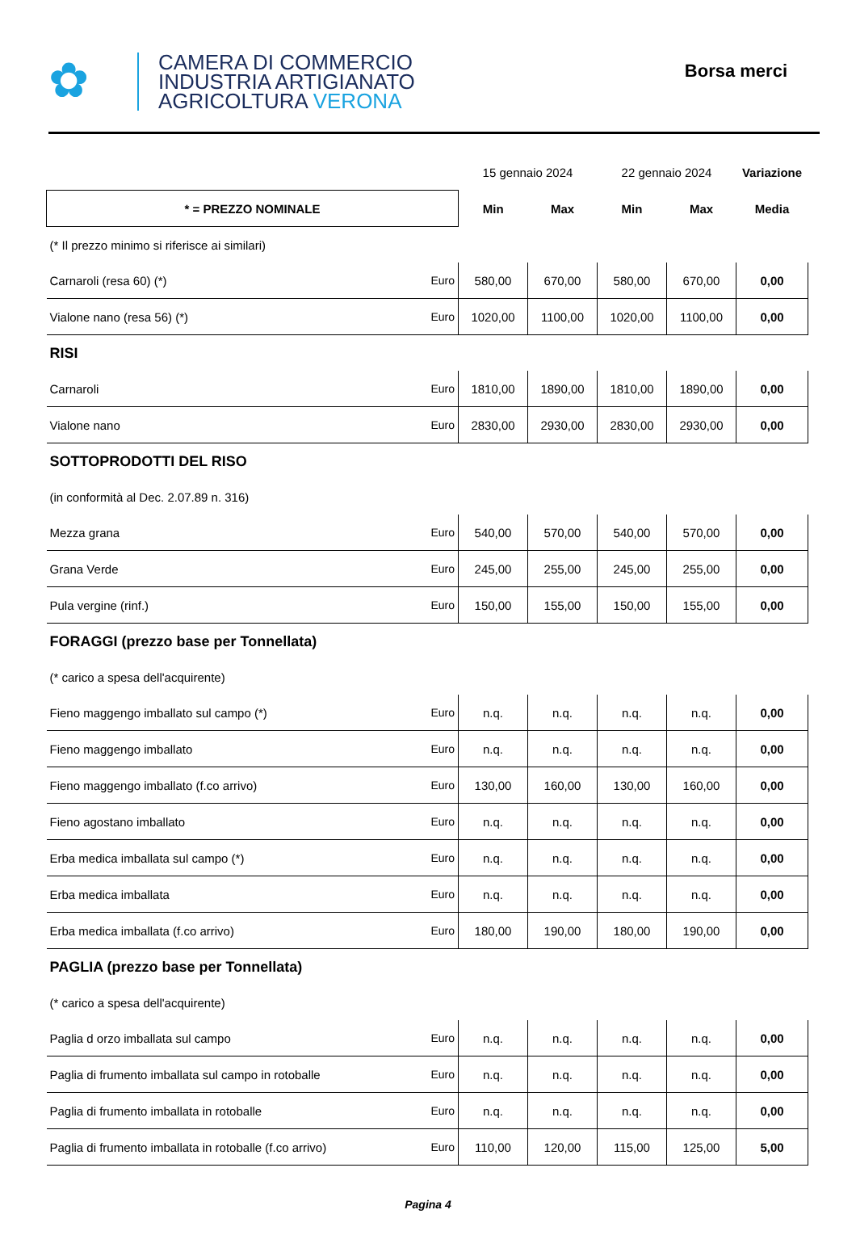✿
CAMERA DI COMMERCIO
INDUSTRIA ARTIGIANATO
AGRICOLTURA VERONA
Borsa merci
| | | 15 gennaio 2024 | | 22 gennaio 2024 | | Variazione |
| * = PREZZO NOMINALE | | Min | Max | Min | Max | Media |
| (* Il prezzo minimo si riferisce ai similari) | | | | | | |
| Carnaroli (resa 60) (*) | Euro | 580,00 | 670,00 | 580,00 | 670,00 | 0,00 |
| Vialone nano (resa 56) (*) | Euro | 1020,00 | 1100,00 | 1020,00 | 1100,00 | 0,00 |
| RISI | | | | | | |
| Carnaroli | Euro | 1810,00 | 1890,00 | 1810,00 | 1890,00 | 0,00 |
| Vialone nano | Euro | 2830,00 | 2930,00 | 2830,00 | 2930,00 | 0,00 |
| SOTTOPRODOTTI DEL RISO | | | | | | |
| (in conformità al Dec. 2.07.89 n. 316) | | | | | | |
| Mezza grana | Euro | 540,00 | 570,00 | 540,00 | 570,00 | 0,00 |
| Grana Verde | Euro | 245,00 | 255,00 | 245,00 | 255,00 | 0,00 |
| Pula vergine (rinf.) | Euro | 150,00 | 155,00 | 150,00 | 155,00 | 0,00 |
| FORAGGI (prezzo base per Tonnellata) | | | | | | |
| (* carico a spesa dell'acquirente) | | | | | | |
| Fieno maggengo imballato sul campo (*) | Euro | n.q. | n.q. | n.q. | n.q. | 0,00 |
| Fieno maggengo imballato | Euro | n.q. | n.q. | n.q. | n.q. | 0,00 |
| Fieno maggengo imballato (f.co arrivo) | Euro | 130,00 | 160,00 | 130,00 | 160,00 | 0,00 |
| Fieno agostano imballato | Euro | n.q. | n.q. | n.q. | n.q. | 0,00 |
| Erba medica imballata sul campo (*) | Euro | n.q. | n.q. | n.q. | n.q. | 0,00 |
| Erba medica imballata | Euro | n.q. | n.q. | n.q. | n.q. | 0,00 |
| Erba medica imballata (f.co arrivo) | Euro | 180,00 | 190,00 | 180,00 | 190,00 | 0,00 |
| PAGLIA (prezzo base per Tonnellata) | | | | | | |
| (* carico a spesa dell'acquirente) | | | | | | |
| Paglia d orzo imballata sul campo | Euro | n.q. | n.q. | n.q. | n.q. | 0,00 |
| Paglia di frumento imballata sul campo in rotoballe | Euro | n.q. | n.q. | n.q. | n.q. | 0,00 |
| Paglia di frumento imballata in rotoballe | Euro | n.q. | n.q. | n.q. | n.q. | 0,00 |
| Paglia di frumento imballata in rotoballe (f.co arrivo) | Euro | 110,00 | 120,00 | 115,00 | 125,00 | 5,00 |
Pagina 4